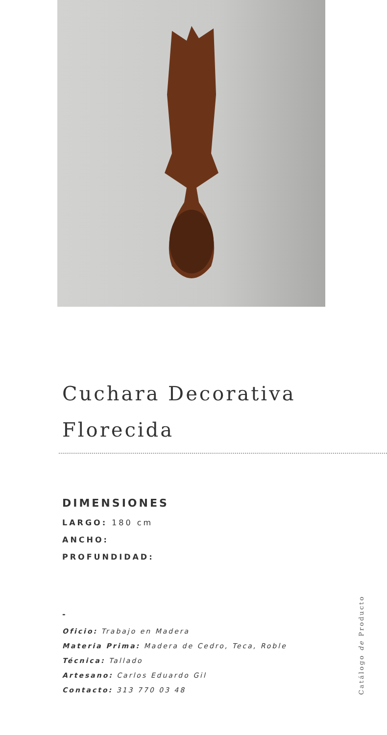Cuchara Decorativa
Florecida
DIMENSIONES
LARGO: 180 cm
ANCHO:
PROFUNDIDAD:
-
Oficio: Trabajo en Madera
Materia Prima: Madera de Cedro, Teca, Roble
Técnica: Tallado
Artesano: Carlos Eduardo Gil
Contacto: 313 770 03 48
Catálogo de Producto